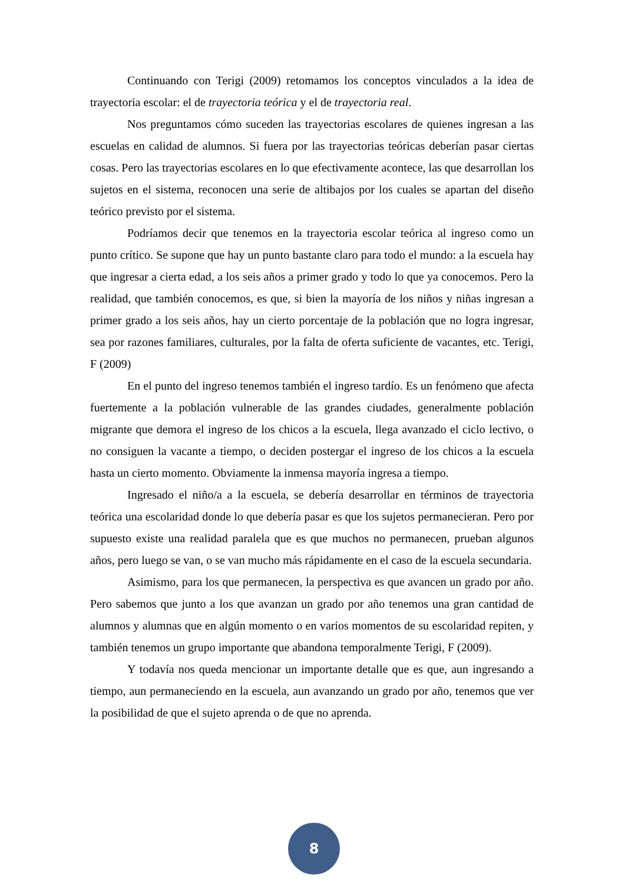Continuando con Terigi (2009) retomamos los conceptos vinculados a la idea de trayectoria escolar: el de trayectoria teórica y el de trayectoria real.
Nos preguntamos cómo suceden las trayectorias escolares de quienes ingresan a las escuelas en calidad de alumnos. Si fuera por las trayectorias teóricas deberían pasar ciertas cosas. Pero las trayectorias escolares en lo que efectivamente acontece, las que desarrollan los sujetos en el sistema, reconocen una serie de altibajos por los cuales se apartan del diseño teórico previsto por el sistema.
Podríamos decir que tenemos en la trayectoria escolar teórica al ingreso como un punto crítico. Se supone que hay un punto bastante claro para todo el mundo: a la escuela hay que ingresar a cierta edad, a los seis años a primer grado y todo lo que ya conocemos. Pero la realidad, que también conocemos, es que, si bien la mayoría de los niños y niñas ingresan a primer grado a los seis años, hay un cierto porcentaje de la población que no logra ingresar, sea por razones familiares, culturales, por la falta de oferta suficiente de vacantes, etc. Terigi, F (2009)
En el punto del ingreso tenemos también el ingreso tardío. Es un fenómeno que afecta fuertemente a la población vulnerable de las grandes ciudades, generalmente población migrante que demora el ingreso de los chicos a la escuela, llega avanzado el ciclo lectivo, o no consiguen la vacante a tiempo, o deciden postergar el ingreso de los chicos a la escuela hasta un cierto momento. Obviamente la inmensa mayoría ingresa a tiempo.
Ingresado el niño/a a la escuela, se debería desarrollar en términos de trayectoria teórica una escolaridad donde lo que debería pasar es que los sujetos permanecieran. Pero por supuesto existe una realidad paralela que es que muchos no permanecen, prueban algunos años, pero luego se van, o se van mucho más rápidamente en el caso de la escuela secundaria.
Asimismo, para los que permanecen, la perspectiva es que avancen un grado por año. Pero sabemos que junto a los que avanzan un grado por año tenemos una gran cantidad de alumnos y alumnas que en algún momento o en varios momentos de su escolaridad repiten, y también tenemos un grupo importante que abandona temporalmente Terigi, F (2009).
Y todavía nos queda mencionar un importante detalle que es que, aun ingresando a tiempo, aun permaneciendo en la escuela, aun avanzando un grado por año, tenemos que ver la posibilidad de que el sujeto aprenda o de que no aprenda.
8